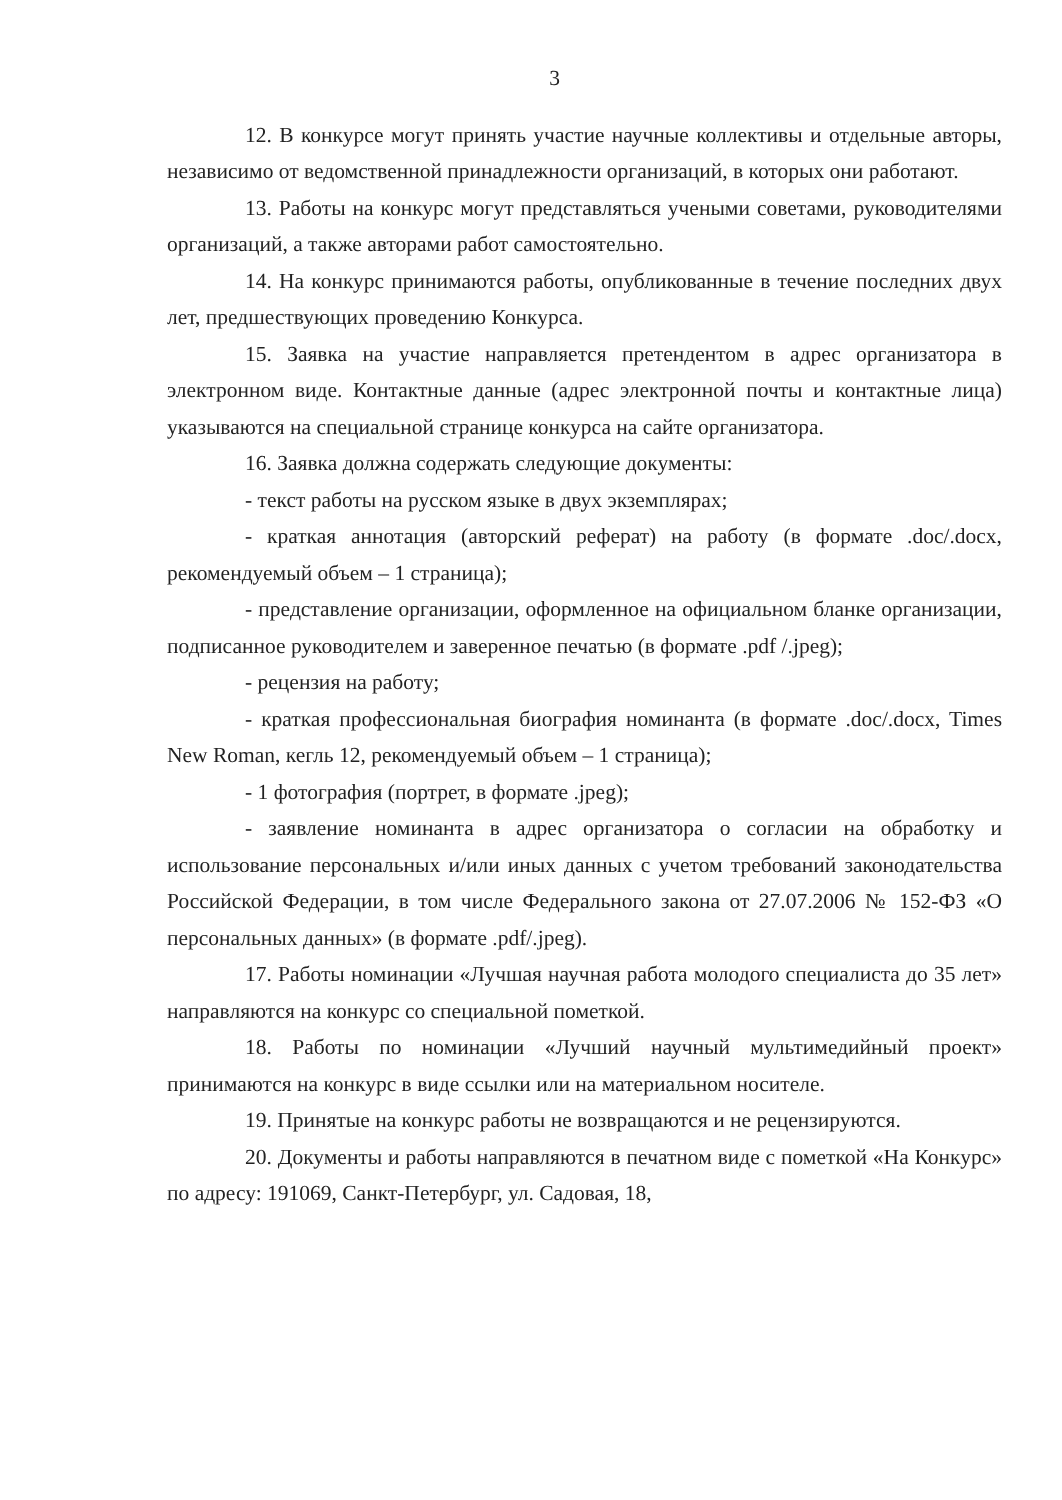3
12. В конкурсе могут принять участие научные коллективы и отдельные авторы, независимо от ведомственной принадлежности организаций, в которых они работают.
13. Работы на конкурс могут представляться учеными советами, руководителями организаций, а также авторами работ самостоятельно.
14. На конкурс принимаются работы, опубликованные в течение последних двух лет, предшествующих проведению Конкурса.
15. Заявка на участие направляется претендентом в адрес организатора в электронном виде. Контактные данные (адрес электронной почты и контактные лица) указываются на специальной странице конкурса на сайте организатора.
16. Заявка должна содержать следующие документы:
- текст работы на русском языке в двух экземплярах;
- краткая аннотация (авторский реферат) на работу (в формате .doc/.docx, рекомендуемый объем – 1 страница);
- представление организации, оформленное на официальном бланке организации, подписанное руководителем и заверенное печатью (в формате .pdf /.jpeg);
- рецензия на работу;
- краткая профессиональная биография номинанта (в формате .doc/.docx, Times New Roman, кегль 12, рекомендуемый объем – 1 страница);
- 1 фотография (портрет, в формате .jpeg);
- заявление номинанта в адрес организатора о согласии на обработку и использование персональных и/или иных данных с учетом требований законодательства Российской Федерации, в том числе Федерального закона от 27.07.2006 № 152-ФЗ «О персональных данных» (в формате .pdf/.jpeg).
17. Работы номинации «Лучшая научная работа молодого специалиста до 35 лет» направляются на конкурс со специальной пометкой.
18. Работы по номинации «Лучший научный мультимедийный проект» принимаются на конкурс в виде ссылки или на материальном носителе.
19. Принятые на конкурс работы не возвращаются и не рецензируются.
20. Документы и работы направляются в печатном виде с пометкой «На Конкурс» по адресу: 191069, Санкт-Петербург, ул. Садовая, 18,